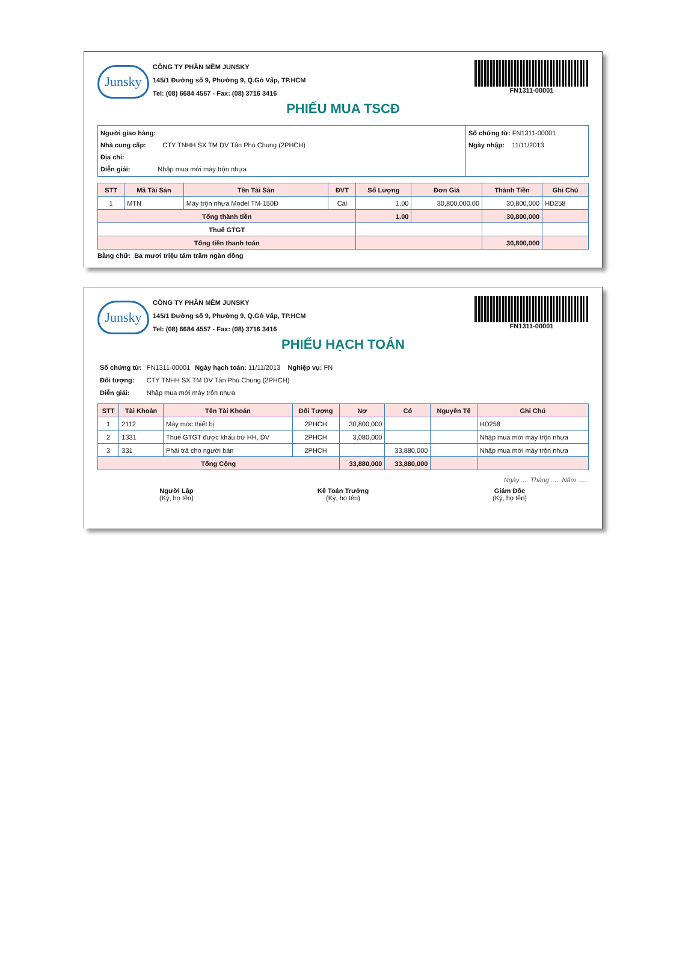Junsky
CÔNG TY PHẦN MỀM JUNSKY
145/1 Đường số 9, Phường 9, Q.Gò Vấp, TP.HCM
Tel: (08) 6684 4557 - Fax: (08) 3716 3416
FN1311-00001
PHIẾU MUA TSCĐ
| Người giao hàng: Nhà cung cấp: CTY TNHH SX TM DV Tân Phú Chung (2PHCH) Địa chỉ: Diễn giải: Nhập mua mới máy trộn nhựa | Số chứng từ: FN1311-00001 Ngày nhập: 11/11/2013 |
| STT | Mã Tài Sản | Tên Tài Sản | ĐVT | Số Lượng | Đơn Giá | Thành Tiền | Ghi Chú |
| --- | --- | --- | --- | --- | --- | --- | --- |
| 1 | MTN | Máy trộn nhựa Model TM-150Đ | Cái | 1.00 | 30,800,000.00 | 30,800,000 | HD258 |
| Tổng thành tiền | | | | 1.00 | | 30,800,000 | |
| Thuế GTGT | | | | | | | |
| Tổng tiền thanh toán | | | | | | 30,800,000 | |
Bằng chữ: Ba mươi triệu tám trăm ngàn đồng
Junsky
CÔNG TY PHẦN MỀM JUNSKY
145/1 Đường số 9, Phường 9, Q.Gò Vấp, TP.HCM
Tel: (08) 6684 4557 - Fax: (08) 3716 3416
FN1311-00001
PHIẾU HẠCH TOÁN
| Số chứng từ: | FN1311-00001 | Ngày hạch toán: 11/11/2013 Nghiệp vụ: FN |
| Đối tượng: | CTY TNHH SX TM DV Tân Phú Chung (2PHCH) | |
| Diễn giải: | Nhập mua mới máy trộn nhựa | |
| STT | Tài Khoản | Tên Tài Khoản | Đối Tượng | Nợ | Có | Nguyên Tệ | Ghi Chú |
| --- | --- | --- | --- | --- | --- | --- | --- |
| 1 | 2112 | Máy móc thiết bị | 2PHCH | 30,800,000 | | | HD258 |
| 2 | 1331 | Thuế GTGT được khấu trừ HH, DV | 2PHCH | 3,080,000 | | | Nhập mua mới máy trộn nhựa |
| 3 | 331 | Phải trả cho người bán | 2PHCH | | 33,880,000 | | Nhập mua mới máy trộn nhựa |
| Tổng Cộng | | | | 33,880,000 | 33,880,000 | | |
Ngày .... Tháng ..... Năm ......
Người Lập
(Ký, họ tên)
Kế Toán Trưởng
(Ký, họ tên)
Giám Đốc
(Ký, họ tên)